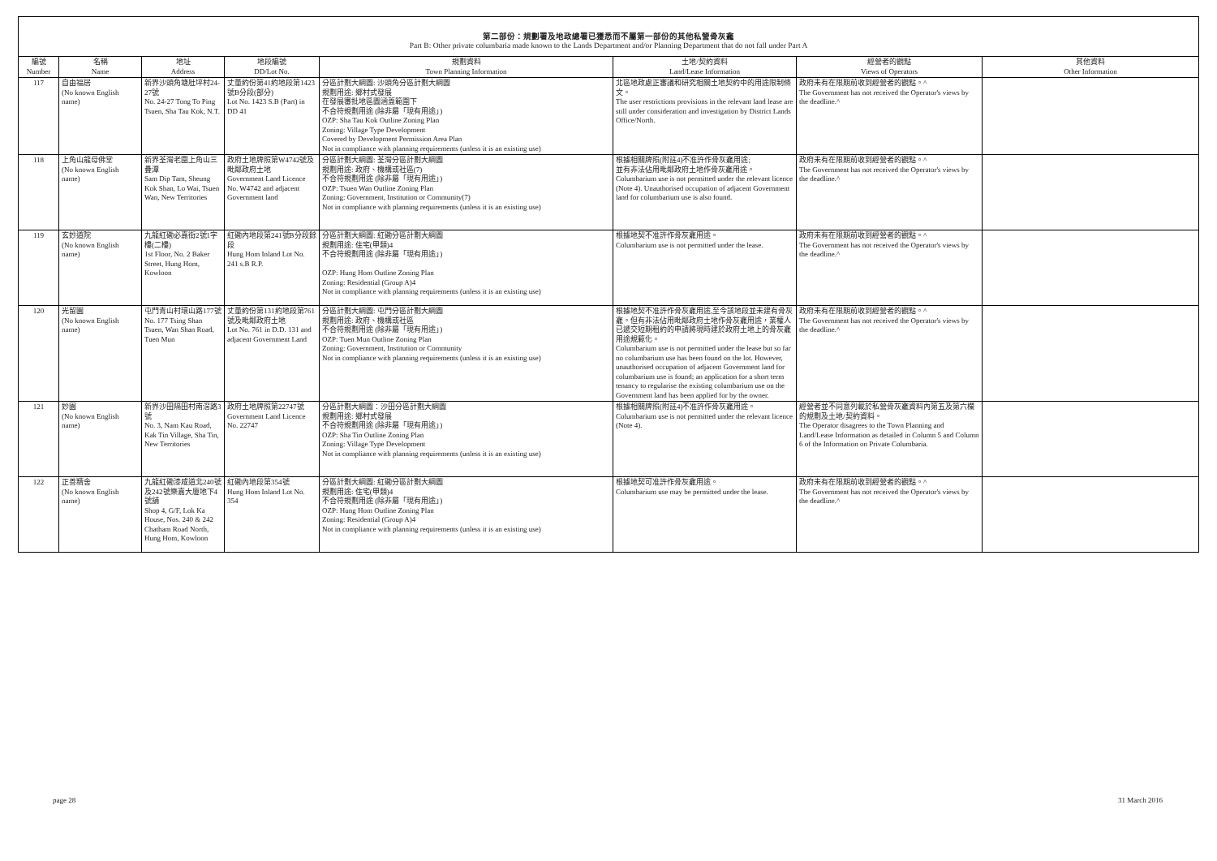第二部份：規劃署及地政總署已獲悉而不屬第一部份的其他私營骨灰龕
Part B: Other private columbaria made known to the Lands Department and/or Planning Department that do not fall under Part A
| 編號 Number | 名稱 Name | 地址 Address | 地段編號 DD/Lot No. | 規劃資料 Town Planning Information | 土地/契約資料 Land/Lease Information | 經營者的觀點 Views of Operators | 其他資料 Other Information |
| --- | --- | --- | --- | --- | --- | --- | --- |
| 117 | 自由福居 (No known English name) | 新界沙頭角塘肚坪村24-27號 No. 24-27 Tong To Ping Tsuen, Sha Tau Kok, N.T. | 丈量約份第41約地段第1423號B分段(部分) Lot No. 1423 S.B (Part) in DD 41 | 分區計劃大綱圖: 沙頭角分區計劃大綱圖 規劃用途: 鄉村式發展 在發展審批地區圖涵蓋範圍下 不合符規劃用途 (除非屬「現有用途」) OZP: Sha Tau Kok Outline Zoning Plan Zoning: Village Type Development Covered by Development Permission Area Plan Not in compliance with planning requirements (unless it is an existing use) | 北區地政處正審議和研究相關土地契約中的用途限制條文。 The user restrictions provisions in the relevant land lease are still under consideration and investigation by District Lands Office/North. | 政府未有在限期前收到經營者的觀點。^ The Government has not received the Operator's views by the deadline.^ | |
| 118 | 上角山龍母佛堂 (No known English name) | 新界荃灣老圍上角山三疊潭 Sam Dip Tam, Sheung Kok Shan, Lo Wai, Tsuen Wan, New Territories | 政府土地牌照第W4742號及毗鄰政府土地 Government Land Licence No. W4742 and adjacent Government land | 分區計劃大綱圖: 荃灣分區計劃大綱圖 規劃用途: 政府、機構或社區(7) 不合符規劃用途 (除非屬「現有用途」) OZP: Tsuen Wan Outline Zoning Plan Zoning: Government, Institution or Community(7) Not in compliance with planning requirements (unless it is an existing use) | 根據相關牌照(附註4)不准許作骨灰龕用途; 並有非法佔用毗鄰政府土地作骨灰龕用途。 Columbarium use is not permitted under the relevant licence (Note 4). Unauthorised occupation of adjacent Government land for columbarium use is also found. | 政府未有在限期前收到經營者的觀點。^ The Government has not received the Operator's views by the deadline.^ | |
| 119 | 玄妙道院 (No known English name) | 九龍紅磡必嘉街2號1字樓(二樓) 1st Floor, No. 2 Baker Street, Hung Hom, Kowloon | 紅磡內地段第241號B分段餘段 Hung Hom Inland Lot No. 241 s.B R.P. | 分區計劃大綱圖: 紅磡分區計劃大綱圖 規劃用途: 住宅(甲類)4 不合符規劃用途 (除非屬「現有用途」) OZP: Hung Hom Outline Zoning Plan Zoning: Residential (Group A)4 Not in compliance with planning requirements (unless it is an existing use) | 根據地契不准許作骨灰龕用途。 Columbarium use is not permitted under the lease. | 政府未有在限期前收到經營者的觀點。^ The Government has not received the Operator's views by the deadline.^ | |
| 120 | 光留園 (No known English name) | 屯門青山村環山路177號 No. 177 Tsing Shan Tsuen, Wan Shan Road, Tuen Mun | 丈量約份第131約地段第761號及毗鄰政府土地 Lot No. 761 in D.D. 131 and adjacent Government Land | 分區計劃大綱圖: 屯門分區計劃大綱圖 規劃用途: 政府、機構或社區 不合符規劃用途 (除非屬「現有用途」) OZP: Tuen Mun Outline Zoning Plan Zoning: Government, Institution or Community Not in compliance with planning requirements (unless it is an existing use) | 根據地契不准許作骨灰龕用途,至今該地段並未建有骨灰龕。但有非法佔用毗鄰政府土地作骨灰龕用途，業權人已遞交短期租約的申請將現時建於政府土地上的骨灰龕用途規範化。 Columbarium use is not permitted under the lease but so far no columbarium use has been found on the lot. However, unauthorised occupation of adjacent Government land for columbarium use is found; an application for a short term tenancy to regularise the existing columbarium use on the Government land has been applied for by the owner. | 政府未有在限期前收到經營者的觀點。^ The Government has not received the Operator's views by the deadline.^ | |
| 121 | 妙園 (No known English name) | 新界沙田隔田村南滘路3號 No. 3, Nam Kau Road, Kak Tin Village, Sha Tin, New Territories | 政府土地牌照第22747號 Government Land Licence No. 22747 | 分區計劃大綱圖：沙田分區計劃大綱圖 規劃用途: 鄉村式發展 不合符規劃用途 (除非屬「現有用途」) OZP: Sha Tin Outline Zoning Plan Zoning: Village Type Development Not in compliance with planning requirements (unless it is an existing use) | 根據相關牌照(附註4)不准許作骨灰龕用途。 Columbarium use is not permitted under the relevant licence (Note 4). | 經營者並不同意列載於私營骨灰龕資料內第五及第六欄的規劃及土地/契約資料。 The Operator disagrees to the Town Planning and Land/Lease Information as detailed in Column 5 and Column 6 of the Information on Private Columbaria. | |
| 122 | 正善精舍 (No known English name) | 九龍紅磡漆咸道北240號及242號樂嘉大廈地下4號舖 Shop 4, G/F, Lok Ka House, Nos. 240 & 242 Chatham Road North, Hung Hom, Kowloon | 紅磡內地段第354號 Hung Hom Inland Lot No. 354 | 分區計劃大綱圖: 紅磡分區計劃大綱圖 規劃用途: 住宅(甲類)4 不合符規劃用途 (除非屬「現有用途」) OZP: Hung Hom Outline Zoning Plan Zoning: Residential (Group A)4 Not in compliance with planning requirements (unless it is an existing use) | 根據地契可准許作骨灰龕用途。 Columbarium use may be permitted under the lease. | 政府未有在限期前收到經營者的觀點。^ The Government has not received the Operator's views by the deadline.^ | |
page 28 31 March 2016